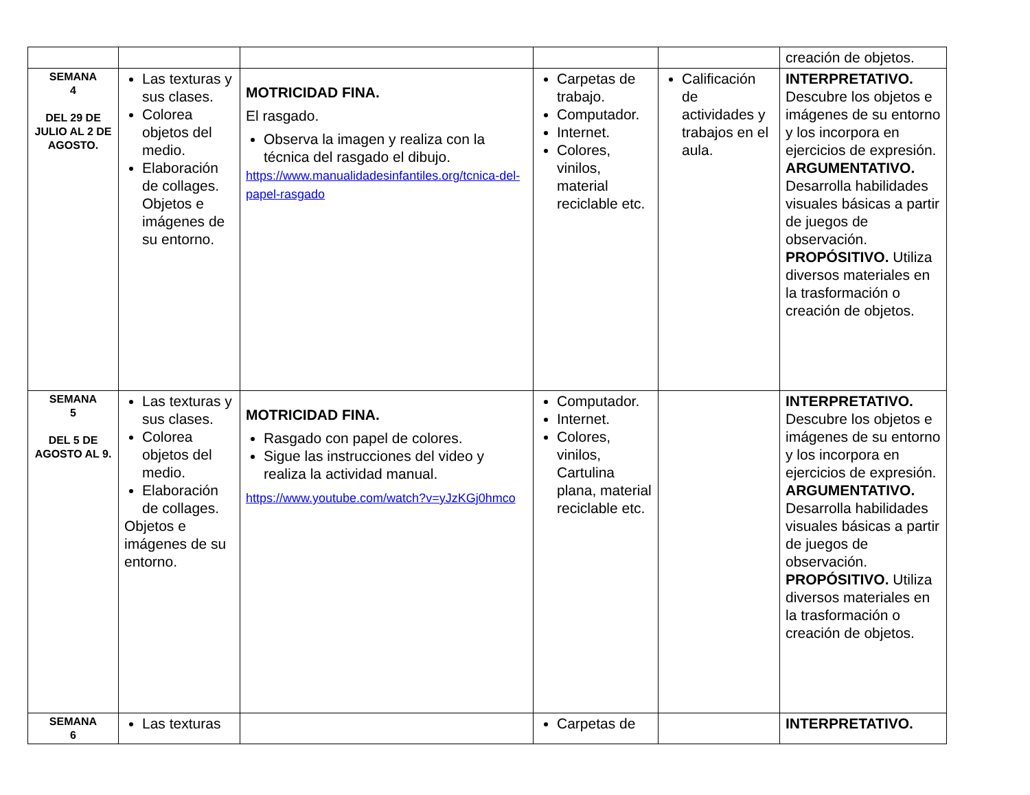| | | | | | creación de objetos. |
| SEMANA 4 DEL 29 DE JULIO AL 2 DE AGOSTO. | Las texturas y sus clases. Colorea objetos del medio. Elaboración de collages. Objetos e imágenes de su entorno. | MOTRICIDAD FINA. El rasgado. Observa la imagen y realiza con la técnica del rasgado el dibujo. https://www.manualidadesinfantiles.org/tcnica-del-papel-rasgado | Carpetas de trabajo. Computador. Internet. Colores, vinilos, material reciclable etc. | Calificación de actividades y trabajos en el aula. | INTERPRETATIVO. Descubre los objetos e imágenes de su entorno y los incorpora en ejercicios de expresión. ARGUMENTATIVO. Desarrolla habilidades visuales básicas a partir de juegos de observación. PROPÓSITIVO. Utiliza diversos materiales en la trasformación o creación de objetos. |
| SEMANA 5 DEL 5 DE AGOSTO AL 9. | Las texturas y sus clases. Colorea objetos del medio. Elaboración de collages. Objetos e imágenes de su entorno. | MOTRICIDAD FINA. Rasgado con papel de colores. Sigue las instrucciones del video y realiza la actividad manual. https://www.youtube.com/watch?v=yJzKGj0hmco | Computador. Internet. Colores, vinilos, Cartulina plana, material reciclable etc. | | INTERPRETATIVO. Descubre los objetos e imágenes de su entorno y los incorpora en ejercicios de expresión. ARGUMENTATIVO. Desarrolla habilidades visuales básicas a partir de juegos de observación. PROPÓSITIVO. Utiliza diversos materiales en la trasformación o creación de objetos. |
| SEMANA 6 | Las texturas | | Carpetas de | | INTERPRETATIVO. |